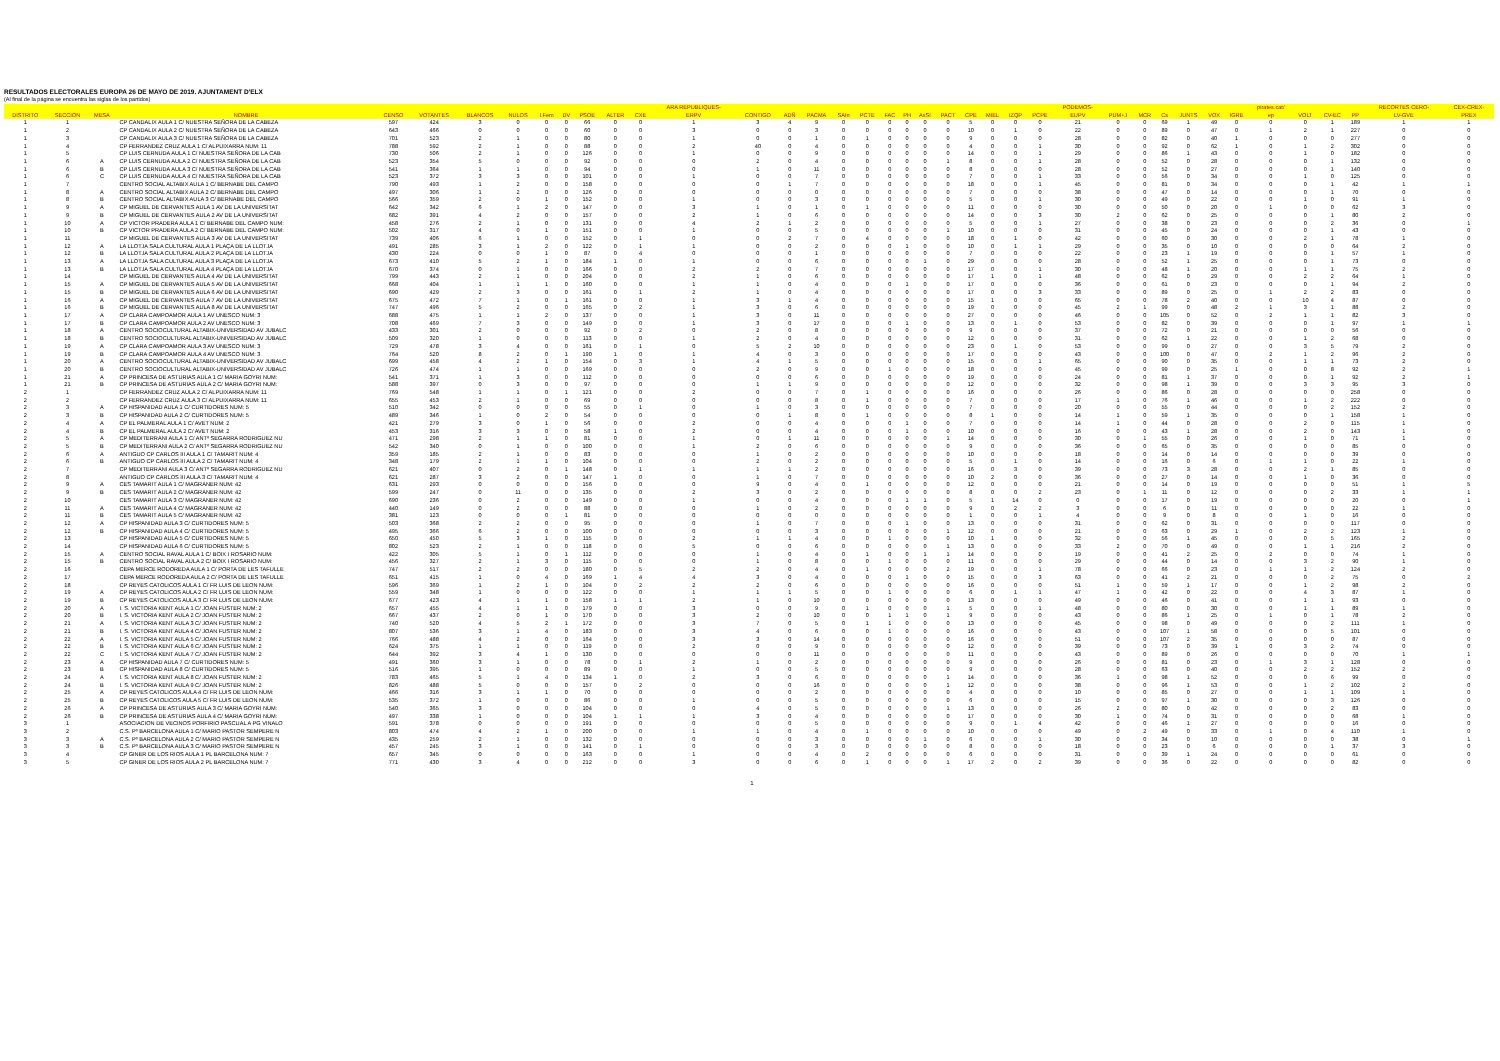RESULTADOS ELECTORALES EUROPA 26 DE MAYO DE 2019. AJUNTAMENT D'ELX
(Al final de la página se encuentra las siglas de los partidos)
| DISTRITO | SECCIÓN | MESA | NOMBRE | CENSO | VOTANTES | BLANCOS | NULOS | I.Fem | DV | PSOE | ALTER | CXE | ARA REPUBLIQUES- ERPV | CONTIGO | ADÑ | PACMA | SAIn | PCTE | FAC | PH | AxSI | PACT | CPE | MIEL | IZQP | PCPE | PODEMOS- EUPV | PUM+J | MCR | Cs | JUNTS | VOX | IGRE | pirates.cat/ ep | VOLT | CV-EC | PP | RECORTES CERO- LV-GVE | CEX-CREX- PREX |
| --- | --- | --- | --- | --- | --- | --- | --- | --- | --- | --- | --- | --- | --- | --- | --- | --- | --- | --- | --- | --- | --- | --- | --- | --- | --- | --- | --- | --- | --- | --- | --- | --- | --- | --- | --- | --- | --- | --- | --- |
| 1 | 1 | | CP CANDALIX AULA 1 C/ NUESTRA SEÑORA DE LA CABEZA | 597 | 424 | 3 | 0 | 0 | 0 | 66 | 0 | 0 | 1 | 3 | 4 | 9 | 0 | 0 | 0 | 0 | 0 | 0 | 5 | 0 | 0 | 0 | 21 | 0 | 0 | 69 | 1 | 49 | 0 | 0 | 0 | 1 | 189 | 1 | 1 |
| 1 | 2 | | CP CANDALIX AULA 2 C/ NUESTRA SEÑORA DE LA CABEZA | 643 | 466 | 0 | 0 | 0 | 0 | 60 | 0 | 0 | 3 | 0 | 0 | 3 | 0 | 0 | 0 | 0 | 0 | 0 | 10 | 0 | 1 | 0 | 22 | 0 | 0 | 89 | 0 | 47 | 0 | 1 | 2 | 1 | 227 | 0 | 0 |
| 1 | 3 | | CP CANDALIX AULA 3 C/ NUESTRA SEÑORA DE LA CABEZA | 701 | 523 | 2 | 1 | 0 | 0 | 80 | 0 | 0 | 1 | 0 | 0 | 1 | 0 | 1 | 0 | 0 | 0 | 0 | 9 | 0 | 0 | 0 | 28 | 0 | 0 | 82 | 0 | 40 | 1 | 0 | 0 | 0 | 277 | 0 | 0 |
| 1 | 4 | | CP FERRANDEZ CRUZ AULA 1 C/ ALPUIXARRA NUM: 11 | 788 | 592 | 2 | 1 | 0 | 0 | 88 | 0 | 0 | 2 | 40 | 0 | 4 | 0 | 0 | 0 | 0 | 0 | 0 | 4 | 0 | 0 | 1 | 30 | 0 | 0 | 92 | 0 | 62 | 1 | 0 | 1 | 2 | 302 | 0 | 0 |
| 1 | 5 | | CP LUIS CERNUDA AULA 1 C/ NUESTRA SEÑORA DE LA CAB | 730 | 506 | 2 | 1 | 0 | 0 | 126 | 0 | 0 | 1 | 0 | 0 | 9 | 0 | 0 | 0 | 0 | 0 | 0 | 14 | 0 | 0 | 1 | 29 | 0 | 0 | 86 | 1 | 43 | 0 | 0 | 1 | 0 | 182 | 0 | 0 |
| 1 | 6 | A | CP LUIS CERNUDA AULA 2 C/ NUESTRA SEÑORA DE LA CAB | 523 | 354 | 5 | 0 | 0 | 0 | 92 | 0 | 0 | 0 | 2 | 0 | 4 | 0 | 0 | 0 | 0 | 0 | 1 | 8 | 0 | 0 | 1 | 28 | 0 | 0 | 52 | 0 | 28 | 0 | 0 | 0 | 1 | 132 | 0 | 0 |
| 1 | 6 | B | CP LUIS CERNUDA AULA 3 C/ NUESTRA SEÑORA DE LA CAB | 541 | 364 | 1 | 1 | 0 | 0 | 94 | 0 | 0 | 0 | 1 | 0 | 11 | 0 | 0 | 0 | 0 | 0 | 0 | 8 | 0 | 0 | 0 | 28 | 0 | 0 | 52 | 0 | 27 | 0 | 0 | 0 | 1 | 140 | 0 | 0 |
| 1 | 6 | C | CP LUIS CERNUDA AULA 4 C/ NUESTRA SEÑORA DE LA CAB | 523 | 372 | 3 | 3 | 0 | 0 | 101 | 0 | 0 | 1 | 0 | 0 | 7 | 0 | 0 | 0 | 0 | 0 | 0 | 7 | 0 | 0 | 1 | 33 | 0 | 0 | 56 | 0 | 34 | 0 | 0 | 1 | 0 | 125 | 0 | 0 |
| 1 | 7 | | CENTRO SOCIAL ALTABIX AULA 1 C/ BERNABE DEL CAMPO | 790 | 493 | 1 | 2 | 0 | 0 | 158 | 0 | 0 | 0 | 0 | 1 | 7 | 0 | 0 | 0 | 0 | 0 | 0 | 18 | 0 | 0 | 1 | 45 | 0 | 0 | 81 | 0 | 34 | 0 | 0 | 0 | 1 | 42 | 1 | 1 |
| 1 | 8 | A | CENTRO SOCIAL ALTABIX AULA 2 C/ BERNABE DEL CAMPO | 497 | 306 | 1 | 2 | 0 | 0 | 126 | 0 | 0 | 0 | 0 | 0 | 0 | 0 | 0 | 0 | 0 | 0 | 0 | 7 | 0 | 0 | 0 | 38 | 0 | 0 | 47 | 0 | 14 | 0 | 0 | 0 | 1 | 70 | 0 | 0 |
| 1 | 8 | B | CENTRO SOCIAL ALTABIX AULA 3 C/ BERNABE DEL CAMPO | 566 | 359 | 2 | 0 | 1 | 0 | 152 | 0 | 0 | 1 | 0 | 0 | 3 | 0 | 0 | 0 | 0 | 0 | 0 | 5 | 0 | 0 | 1 | 30 | 0 | 0 | 49 | 0 | 22 | 0 | 0 | 1 | 0 | 91 | 1 | 0 |
| 1 | 9 | A | CP MIGUEL DE CERVANTES AULA 1 AV DE LA UNIVERSITAT | 642 | 342 | 6 | 1 | 2 | 0 | 147 | 0 | 0 | 3 | 1 | 0 | 1 | 0 | 1 | 0 | 0 | 0 | 0 | 11 | 0 | 0 | 0 | 30 | 0 | 0 | 50 | 0 | 20 | 0 | 1 | 0 | 0 | 62 | 3 | 0 |
| 1 | 9 | B | CP MIGUEL DE CERVANTES AULA 2 AV DE LA UNIVERSITAT | 682 | 391 | 4 | 2 | 0 | 0 | 157 | 0 | 0 | 2 | 1 | 0 | 6 | 0 | 0 | 0 | 0 | 0 | 0 | 14 | 0 | 0 | 3 | 30 | 2 | 0 | 62 | 0 | 25 | 0 | 0 | 0 | 1 | 80 | 2 | 0 |
| 1 | 10 | A | CP VICTOR PRADERA AULA 1 C/ BERNABE DEL CAMPO NUM: | 458 | 276 | 2 | 1 | 0 | 0 | 131 | 0 | 0 | 4 | 2 | 1 | 2 | 0 | 0 | 0 | 0 | 0 | 0 | 5 | 0 | 0 | 1 | 27 | 0 | 0 | 38 | 0 | 23 | 0 | 0 | 0 | 2 | 36 | 0 | 1 |
| 1 | 10 | B | CP VICTOR PRADERA AULA 2 C/ BERNABE DEL CAMPO NUM: | 502 | 317 | 4 | 0 | 1 | 0 | 151 | 0 | 0 | 1 | 0 | 0 | 5 | 0 | 0 | 0 | 0 | 0 | 1 | 10 | 0 | 0 | 0 | 31 | 0 | 0 | 45 | 0 | 24 | 0 | 0 | 0 | 1 | 43 | 0 | 0 |
| 1 | 11 | | CP MIGUEL DE CERVANTES AULA 3 AV DE LA UNIVERSITAT | 739 | 406 | 6 | 1 | 0 | 0 | 152 | 0 | 1 | 0 | 0 | 2 | 7 | 0 | 4 | 0 | 0 | 0 | 0 | 18 | 0 | 1 | 0 | 42 | 0 | 0 | 60 | 0 | 30 | 0 | 0 | 2 | 1 | 78 | 1 | 0 |
| 1 | 12 | A | LA LLOTJA SALA CULTURAL AULA 1 PLAÇA DE LA LLOTJA | 491 | 285 | 3 | 1 | 2 | 0 | 122 | 0 | 1 | 1 | 0 | 0 | 2 | 0 | 0 | 0 | 1 | 0 | 0 | 10 | 0 | 1 | 1 | 29 | 0 | 0 | 35 | 0 | 10 | 0 | 0 | 0 | 0 | 64 | 2 | 0 |
| 1 | 12 | B | LA LLOTJA SALA CULTURAL AULA 2 PLAÇA DE LA LLOTJA | 430 | 224 | 0 | 0 | 1 | 0 | 87 | 0 | 4 | 0 | 0 | 0 | 1 | 0 | 0 | 0 | 0 | 0 | 0 | 7 | 0 | 0 | 0 | 22 | 0 | 0 | 23 | 1 | 19 | 0 | 0 | 0 | 1 | 57 | 1 | 0 |
| 1 | 13 | A | LA LLOTJA SALA CULTURAL AULA 3 PLAÇA DE LA LLOTJA | 673 | 410 | 5 | 2 | 1 | 0 | 184 | 1 | 0 | 1 | 0 | 0 | 6 | 0 | 0 | 0 | 0 | 1 | 0 | 29 | 0 | 0 | 0 | 28 | 0 | 0 | 52 | 1 | 25 | 0 | 0 | 0 | 1 | 73 | 0 | 0 |
| 1 | 13 | B | LA LLOTJA SALA CULTURAL AULA 4 PLAÇA DE LA LLOTJA | 670 | 374 | 0 | 1 | 0 | 0 | 166 | 0 | 0 | 2 | 2 | 0 | 7 | 0 | 0 | 0 | 0 | 0 | 0 | 17 | 0 | 0 | 1 | 30 | 0 | 0 | 48 | 1 | 20 | 0 | 0 | 1 | 1 | 75 | 2 | 0 |
| 1 | 14 | | CP MIGUEL DE CERVANTES AULA 4 AV DE LA UNIVERSITAT | 799 | 443 | 2 | 1 | 0 | 0 | 204 | 0 | 0 | 2 | 1 | 0 | 6 | 0 | 0 | 0 | 0 | 0 | 0 | 17 | 1 | 0 | 1 | 48 | 0 | 0 | 62 | 0 | 29 | 0 | 0 | 2 | 2 | 64 | 1 | 0 |
| 1 | 15 | A | CP MIGUEL DE CERVANTES AULA 5 AV DE LA UNIVERSITAT | 668 | 404 | 1 | 1 | 1 | 0 | 160 | 0 | 0 | 1 | 1 | 0 | 4 | 0 | 0 | 0 | 1 | 0 | 0 | 17 | 0 | 0 | 0 | 36 | 0 | 0 | 61 | 0 | 23 | 0 | 0 | 0 | 1 | 94 | 2 | 0 |
| 1 | 15 | B | CP MIGUEL DE CERVANTES AULA 6 AV DE LA UNIVERSITAT | 690 | 429 | 2 | 3 | 0 | 0 | 161 | 0 | 1 | 2 | 1 | 0 | 4 | 0 | 0 | 0 | 0 | 0 | 0 | 17 | 0 | 0 | 3 | 33 | 0 | 0 | 89 | 0 | 25 | 0 | 1 | 2 | 2 | 83 | 0 | 0 |
| 1 | 16 | A | CP MIGUEL DE CERVANTES AULA 7 AV DE LA UNIVERSITAT | 675 | 472 | 7 | 1 | 0 | 1 | 161 | 0 | 0 | 1 | 3 | 1 | 4 | 0 | 0 | 0 | 0 | 0 | 0 | 15 | 1 | 0 | 0 | 65 | 0 | 0 | 78 | 2 | 40 | 0 | 0 | 10 | 4 | 87 | 0 | 0 |
| 1 | 16 | B | CP MIGUEL DE CERVANTES AULA 8 AV DE LA UNIVERSITAT | 747 | 496 | 5 | 2 | 0 | 0 | 165 | 0 | 2 | 1 | 3 | 0 | 6 | 0 | 0 | 0 | 0 | 0 | 0 | 19 | 0 | 0 | 0 | 45 | 2 | 1 | 99 | 0 | 48 | 2 | 1 | 3 | 1 | 88 | 2 | 0 |
| 1 | 17 | A | CP CLARA CAMPOAMOR AULA 1 AV UNESCO NUM: 3 | 688 | 475 | 1 | 1 | 2 | 0 | 137 | 0 | 0 | 1 | 3 | 0 | 11 | 0 | 0 | 0 | 0 | 0 | 0 | 27 | 0 | 0 | 0 | 46 | 0 | 0 | 105 | 0 | 52 | 0 | 2 | 1 | 1 | 82 | 3 | 0 |
| 1 | 17 | B | CP CLARA CAMPOAMOR AULA 2 AV UNESCO NUM: 3 | 708 | 469 | 7 | 3 | 0 | 0 | 149 | 0 | 0 | 1 | 3 | 0 | 17 | 0 | 0 | 0 | 1 | 0 | 0 | 13 | 0 | 1 | 0 | 53 | 0 | 0 | 82 | 0 | 39 | 0 | 0 | 0 | 1 | 97 | 1 | 1 |
| 1 | 18 | A | CENTRO SOCIOCULTURAL ALTABIX-UNIVERSIDAD AV JUBALC | 433 | 301 | 2 | 0 | 0 | 0 | 92 | 0 | 2 | 0 | 2 | 0 | 8 | 0 | 0 | 0 | 0 | 0 | 0 | 9 | 0 | 0 | 0 | 37 | 0 | 0 | 72 | 0 | 21 | 0 | 0 | 0 | 0 | 56 | 0 | 0 |
| 1 | 18 | B | CENTRO SOCIOCULTURAL ALTABIX-UNIVERSIDAD AV JUBALC | 509 | 320 | 1 | 0 | 0 | 0 | 113 | 0 | 0 | 1 | 2 | 0 | 4 | 0 | 0 | 0 | 0 | 0 | 0 | 12 | 0 | 0 | 0 | 31 | 0 | 0 | 62 | 1 | 22 | 0 | 0 | 1 | 2 | 68 | 0 | 0 |
| 1 | 19 | A | CP CLARA CAMPOAMOR AULA 3 AV UNESCO NUM: 3 | 729 | 478 | 3 | 4 | 0 | 0 | 161 | 0 | 1 | 0 | 5 | 2 | 10 | 0 | 0 | 0 | 0 | 0 | 0 | 23 | 0 | 1 | 0 | 53 | 0 | 0 | 99 | 0 | 27 | 0 | 0 | 3 | 5 | 79 | 2 | 0 |
| 1 | 19 | B | CP CLARA CAMPOAMOR AULA 4 AV UNESCO NUM: 3 | 764 | 520 | 8 | 2 | 0 | 1 | 190 | 1 | 0 | 1 | 4 | 0 | 3 | 0 | 0 | 0 | 0 | 0 | 0 | 17 | 0 | 0 | 0 | 43 | 0 | 0 | 100 | 0 | 47 | 0 | 2 | 1 | 2 | 96 | 2 | 0 |
| 1 | 20 | A | CENTRO SOCIOCULTURAL ALTABIX-UNIVERSIDAD AV JUBALC | 699 | 458 | 4 | 2 | 1 | 0 | 154 | 0 | 3 | 1 | 4 | 1 | 5 | 0 | 0 | 0 | 0 | 0 | 0 | 15 | 0 | 0 | 1 | 65 | 0 | 0 | 90 | 0 | 35 | 0 | 0 | 1 | 1 | 73 | 2 | 0 |
| 1 | 20 | B | CENTRO SOCIOCULTURAL ALTABIX-UNIVERSIDAD AV JUBALC | 726 | 474 | 1 | 1 | 0 | 0 | 169 | 0 | 0 | 0 | 2 | 0 | 9 | 0 | 0 | 1 | 0 | 0 | 0 | 18 | 0 | 0 | 0 | 45 | 0 | 0 | 99 | 0 | 25 | 1 | 0 | 0 | 8 | 92 | 2 | 1 |
| 1 | 21 | A | CP PRINCESA DE ASTURIAS AULA 1 C/ MARIA GOYRI NUM: | 541 | 371 | 1 | 3 | 0 | 0 | 112 | 0 | 0 | 0 | 0 | 0 | 6 | 0 | 0 | 0 | 0 | 0 | 0 | 19 | 0 | 0 | 0 | 24 | 0 | 0 | 81 | 1 | 37 | 0 | 0 | 0 | 1 | 92 | 2 | 1 |
| 1 | 21 | B | CP PRINCESA DE ASTURIAS AULA 2 C/ MARIA GOYRI NUM: | 588 | 397 | 0 | 3 | 0 | 0 | 97 | 0 | 0 | 0 | 1 | 1 | 9 | 0 | 0 | 0 | 0 | 0 | 0 | 12 | 0 | 0 | 0 | 32 | 0 | 0 | 98 | 1 | 39 | 0 | 0 | 3 | 3 | 95 | 3 | 0 |
| 2 | 1 | | CP FERRANDEZ CRUZ AULA 2 C/ ALPUIXARRA NUM: 11 | 769 | 548 | 1 | 1 | 0 | 1 | 121 | 0 | 0 | 2 | 0 | 0 | 7 | 0 | 1 | 0 | 0 | 0 | 0 | 16 | 0 | 0 | 0 | 26 | 0 | 0 | 86 | 0 | 28 | 0 | 0 | 0 | 0 | 258 | 0 | 0 |
| 2 | 2 | | CP FERRANDEZ CRUZ AULA 3 C/ ALPUIXARRA NUM: 11 | 655 | 453 | 2 | 1 | 0 | 0 | 69 | 0 | 0 | 0 | 0 | 0 | 8 | 0 | 1 | 0 | 0 | 0 | 0 | 7 | 0 | 0 | 0 | 17 | 1 | 0 | 76 | 1 | 46 | 0 | 0 | 1 | 2 | 222 | 0 | 0 |
| 2 | 3 | A | CP HISPANIDAD AULA 1 C/ CURTIDORES NUM: 5 | 510 | 342 | 0 | 0 | 0 | 0 | 55 | 0 | 1 | 0 | 1 | 0 | 3 | 0 | 0 | 0 | 0 | 0 | 0 | 7 | 0 | 0 | 0 | 20 | 0 | 0 | 55 | 0 | 44 | 0 | 0 | 0 | 2 | 152 | 2 | 0 |
| 2 | 3 | B | CP HISPANIDAD AULA 2 C/ CURTIDORES NUM: 5 | 489 | 346 | 1 | 0 | 2 | 0 | 54 | 0 | 0 | 0 | 0 | 1 | 8 | 0 | 1 | 0 | 0 | 0 | 0 | 8 | 1 | 0 | 0 | 14 | 1 | 0 | 59 | 1 | 35 | 0 | 0 | 0 | 1 | 158 | 1 | 0 |
| 2 | 4 | A | CP EL PALMERAL AULA 1 C/ AVET NUM: 2 | 421 | 279 | 3 | 0 | 1 | 0 | 56 | 0 | 0 | 2 | 0 | 0 | 4 | 0 | 0 | 0 | 1 | 0 | 0 | 7 | 0 | 0 | 0 | 14 | 1 | 0 | 44 | 0 | 28 | 0 | 0 | 2 | 0 | 115 | 1 | 0 |
| 2 | 4 | B | CP EL PALMERAL AULA 2 C/ AVET NUM: 2 | 453 | 316 | 3 | 3 | 0 | 0 | 58 | 1 | 0 | 2 | 0 | 0 | 4 | 0 | 0 | 0 | 1 | 0 | 0 | 10 | 0 | 0 | 0 | 16 | 0 | 0 | 43 | 1 | 28 | 0 | 0 | 2 | 0 | 143 | 1 | 0 |
| 2 | 5 | A | CP MEDITERRANI AULA 1 C/ ANTº SEGARRA RODRIGUEZ NU | 471 | 298 | 2 | 1 | 1 | 0 | 81 | 0 | 0 | 1 | 0 | 1 | 11 | 0 | 0 | 0 | 0 | 0 | 1 | 14 | 0 | 0 | 0 | 30 | 0 | 1 | 55 | 0 | 26 | 0 | 0 | 1 | 0 | 71 | 1 | 0 |
| 2 | 5 | B | CP MEDITERRANI AULA 2 C/ ANTº SEGARRA RODRIGUEZ NU | 542 | 340 | 0 | 1 | 0 | 0 | 100 | 0 | 0 | 1 | 2 | 0 | 6 | 0 | 0 | 0 | 0 | 0 | 0 | 9 | 0 | 0 | 0 | 36 | 0 | 0 | 65 | 0 | 35 | 0 | 0 | 0 | 0 | 85 | 0 | 0 |
| 2 | 6 | A | ANTIGUO CP CARLOS III AULA 1 C/ TAMARIT NUM: 4 | 359 | 185 | 2 | 1 | 0 | 0 | 83 | 0 | 0 | 0 | 1 | 0 | 2 | 0 | 0 | 0 | 0 | 0 | 0 | 10 | 0 | 0 | 0 | 18 | 0 | 0 | 14 | 0 | 14 | 0 | 0 | 0 | 0 | 39 | 0 | 0 |
| 2 | 6 | B | ANTIGUO CP CARLOS III AULA 2 C/ TAMARIT NUM: 4 | 348 | 179 | 2 | 1 | 1 | 0 | 104 | 0 | 0 | 0 | 2 | 0 | 2 | 0 | 0 | 0 | 0 | 0 | 0 | 5 | 0 | 1 | 0 | 14 | 0 | 0 | 16 | 0 | 6 | 0 | 1 | 1 | 0 | 22 | 1 | 0 |
| 2 | 7 | | CP MEDITERRANI AULA 3 C/ ANTº SEGARRA RODRIGUEZ NU | 621 | 407 | 0 | 2 | 0 | 1 | 148 | 0 | 1 | 1 | 1 | 1 | 2 | 0 | 0 | 0 | 0 | 0 | 0 | 16 | 0 | 3 | 0 | 39 | 0 | 0 | 73 | 3 | 28 | 0 | 0 | 2 | 1 | 85 | 0 | 0 |
| 2 | 8 | | ANTIGUO CP CARLOS III AULA 3 C/ TAMARIT NUM: 4 | 621 | 287 | 3 | 2 | 0 | 0 | 147 | 1 | 0 | 0 | 1 | 0 | 7 | 0 | 0 | 0 | 0 | 0 | 0 | 10 | 2 | 0 | 0 | 36 | 0 | 0 | 27 | 0 | 14 | 0 | 0 | 1 | 0 | 36 | 0 | 0 |
| 2 | 9 | A | CES TAMARIT AULA 1 C/ MAGRANER NUM: 42 | 631 | 293 | 0 | 0 | 0 | 0 | 156 | 0 | 0 | 0 | 9 | 0 | 4 | 0 | 1 | 0 | 0 | 0 | 0 | 12 | 0 | 0 | 0 | 21 | 0 | 0 | 14 | 0 | 19 | 0 | 0 | 0 | 0 | 51 | 1 | 5 |
| 2 | 9 | B | CES TAMARIT AULA 2 C/ MAGRANER NUM: 42 | 599 | 247 | 0 | 11 | 0 | 0 | 135 | 0 | 0 | 2 | 3 | 0 | 2 | 0 | 0 | 0 | 0 | 0 | 0 | 8 | 0 | 0 | 2 | 23 | 0 | 1 | 11 | 0 | 12 | 0 | 0 | 0 | 2 | 33 | 1 | 1 |
| 2 | 10 | | CES TAMARIT AULA 3 C/ MAGRANER NUM: 42 | 690 | 236 | 0 | 2 | 0 | 0 | 149 | 0 | 0 | 1 | 0 | 0 | 4 | 0 | 0 | 0 | 1 | 1 | 0 | 5 | 1 | 14 | 0 | 0 | 0 | 0 | 17 | 0 | 19 | 0 | 0 | 0 | 0 | 20 | 0 | 1 |
| 2 | 11 | A | CES TAMARIT AULA 4 C/ MAGRANER NUM: 42 | 440 | 149 | 0 | 2 | 0 | 0 | 88 | 0 | 0 | 0 | 1 | 0 | 2 | 0 | 0 | 0 | 0 | 0 | 0 | 9 | 0 | 2 | 2 | 3 | 0 | 0 | 6 | 0 | 11 | 0 | 0 | 0 | 0 | 22 | 1 | 0 |
| 2 | 11 | B | CES TAMARIT AULA 5 C/ MAGRANER NUM: 42 | 381 | 123 | 0 | 0 | 0 | 1 | 81 | 0 | 0 | 0 | 0 | 0 | 0 | 0 | 0 | 0 | 0 | 0 | 0 | 1 | 0 | 0 | 1 | 4 | 0 | 0 | 9 | 0 | 8 | 0 | 0 | 1 | 0 | 16 | 0 | 0 |
| 2 | 12 | A | CP HISPANIDAD AULA 3 C/ CURTIDORES NUM: 5 | 503 | 368 | 2 | 2 | 0 | 0 | 95 | 0 | 0 | 0 | 1 | 0 | 7 | 0 | 0 | 0 | 1 | 0 | 0 | 13 | 0 | 0 | 0 | 31 | 0 | 0 | 62 | 0 | 31 | 0 | 0 | 0 | 0 | 117 | 0 | 0 |
| 2 | 12 | B | CP HISPANIDAD AULA 4 C/ CURTIDORES NUM: 5 | 495 | 366 | 6 | 2 | 0 | 0 | 100 | 0 | 0 | 0 | 0 | 0 | 3 | 0 | 0 | 0 | 0 | 0 | 1 | 12 | 0 | 0 | 0 | 21 | 0 | 0 | 63 | 0 | 29 | 1 | 0 | 2 | 2 | 123 | 1 | 0 |
| 2 | 13 | | CP HISPANIDAD AULA 5 C/ CURTIDORES NUM: 5 | 650 | 450 | 5 | 3 | 1 | 0 | 115 | 0 | 0 | 2 | 1 | 1 | 4 | 0 | 0 | 1 | 0 | 0 | 0 | 10 | 1 | 0 | 0 | 32 | 0 | 0 | 56 | 1 | 45 | 0 | 0 | 0 | 5 | 165 | 2 | 0 |
| 2 | 14 | | CP HISPANIDAD AULA 6 C/ CURTIDORES NUM: 5 | 802 | 523 | 2 | 1 | 0 | 0 | 118 | 0 | 0 | 5 | 0 | 0 | 6 | 0 | 0 | 0 | 0 | 0 | 1 | 13 | 0 | 0 | 0 | 33 | 2 | 0 | 70 | 0 | 49 | 0 | 0 | 1 | 1 | 216 | 2 | 0 |
| 2 | 15 | A | CENTRO SOCIAL RAVAL AULA 1 C/ BOIX I ROSARIO NUM: | 422 | 305 | 5 | 1 | 0 | 1 | 112 | 0 | 0 | 0 | 1 | 0 | 4 | 0 | 1 | 0 | 0 | 1 | 1 | 14 | 0 | 0 | 0 | 19 | 0 | 0 | 41 | 2 | 25 | 0 | 2 | 0 | 0 | 74 | 1 | 0 |
| 2 | 15 | B | CENTRO SOCIAL RAVAL AULA 2 C/ BOIX I ROSARIO NUM: | 456 | 327 | 2 | 1 | 3 | 0 | 115 | 0 | 0 | 0 | 1 | 0 | 8 | 0 | 0 | 1 | 0 | 0 | 0 | 11 | 0 | 0 | 0 | 29 | 0 | 0 | 44 | 0 | 14 | 0 | 0 | 3 | 2 | 90 | 1 | 0 |
| 2 | 16 | | CEPA MERCE RODOREDA AULA 1 C/ PORTA DE LES TAFULLE | 747 | 517 | 2 | 2 | 0 | 0 | 180 | 0 | 5 | 2 | 2 | 0 | 4 | 0 | 1 | 0 | 0 | 0 | 2 | 19 | 0 | 0 | 1 | 78 | 0 | 0 | 66 | 0 | 23 | 0 | 1 | 1 | 2 | 124 | 2 | 0 |
| 2 | 17 | | CEPA MERCE RODOREDA AULA 2 C/ PORTA DE LES TAFULLE | 651 | 415 | 1 | 0 | 4 | 0 | 169 | 1 | 4 | 4 | 3 | 0 | 4 | 0 | 0 | 0 | 1 | 0 | 0 | 15 | 0 | 0 | 3 | 63 | 0 | 0 | 41 | 2 | 21 | 0 | 0 | 0 | 2 | 75 | 0 | 2 |
| 2 | 18 | | CP REYES CATOLICOS AULA 1 C/ FR LUIS DE LEON NUM: | 596 | 369 | 1 | 2 | 1 | 0 | 104 | 0 | 2 | 2 | 2 | 0 | 6 | 0 | 0 | 0 | 0 | 0 | 0 | 16 | 0 | 0 | 0 | 51 | 1 | 0 | 59 | 1 | 17 | 0 | 0 | 1 | 2 | 98 | 2 | 0 |
| 2 | 19 | A | CP REYES CATOLICOS AULA 2 C/ FR LUIS DE LEON NUM: | 559 | 348 | 1 | 0 | 0 | 0 | 122 | 0 | 0 | 1 | 1 | 1 | 5 | 0 | 0 | 1 | 0 | 0 | 0 | 6 | 0 | 1 | 1 | 47 | 1 | 0 | 42 | 0 | 22 | 0 | 0 | 4 | 3 | 87 | 1 | 0 |
| 2 | 19 | B | CP REYES CATOLICOS AULA 3 C/ FR LUIS DE LEON NUM: | 677 | 423 | 4 | 1 | 1 | 0 | 158 | 1 | 1 | 2 | 1 | 0 | 10 | 0 | 0 | 0 | 0 | 0 | 0 | 13 | 0 | 0 | 0 | 49 | 0 | 0 | 46 | 0 | 41 | 0 | 0 | 1 | 1 | 93 | 0 | 0 |
| 2 | 20 | A | I. S. VICTORIA KENT AULA 1 C/ JOAN FUSTER NUM: 2 | 657 | 455 | 4 | 1 | 1 | 0 | 179 | 0 | 0 | 3 | 0 | 0 | 9 | 0 | 1 | 0 | 0 | 0 | 1 | 5 | 0 | 0 | 1 | 48 | 0 | 0 | 80 | 0 | 30 | 0 | 0 | 1 | 1 | 89 | 1 | 0 |
| 2 | 20 | B | I. S. VICTORIA KENT AULA 2 C/ JOAN FUSTER NUM: 2 | 667 | 437 | 2 | 0 | 1 | 0 | 170 | 0 | 0 | 3 | 2 | 0 | 10 | 0 | 0 | 1 | 1 | 0 | 1 | 9 | 0 | 0 | 0 | 43 | 0 | 0 | 86 | 1 | 25 | 0 | 1 | 0 | 1 | 78 | 2 | 0 |
| 2 | 21 | A | I. S. VICTORIA KENT AULA 3 C/ JOAN FUSTER NUM: 2 | 740 | 520 | 4 | 5 | 2 | 1 | 172 | 0 | 0 | 3 | 7 | 0 | 5 | 0 | 1 | 1 | 0 | 0 | 0 | 13 | 0 | 0 | 0 | 45 | 0 | 0 | 98 | 0 | 49 | 0 | 0 | 0 | 2 | 111 | 1 | 0 |
| 2 | 21 | B | I. S. VICTORIA KENT AULA 4 C/ JOAN FUSTER NUM: 2 | 807 | 536 | 3 | 1 | 4 | 0 | 183 | 0 | 0 | 3 | 4 | 0 | 6 | 0 | 0 | 1 | 0 | 0 | 0 | 16 | 0 | 0 | 0 | 43 | 0 | 0 | 107 | 1 | 58 | 0 | 0 | 0 | 5 | 101 | 0 | 0 |
| 2 | 22 | A | I. S. VICTORIA KENT AULA 5 C/ JOAN FUSTER NUM: 2 | 766 | 488 | 4 | 2 | 0 | 0 | 164 | 0 | 0 | 3 | 3 | 0 | 14 | 0 | 0 | 0 | 0 | 0 | 0 | 16 | 0 | 0 | 0 | 51 | 0 | 0 | 107 | 2 | 35 | 0 | 0 | 0 | 0 | 87 | 0 | 0 |
| 2 | 22 | B | I. S. VICTORIA KENT AULA 6 C/ JOAN FUSTER NUM: 2 | 624 | 375 | 1 | 1 | 0 | 0 | 119 | 0 | 0 | 2 | 0 | 0 | 9 | 0 | 0 | 0 | 0 | 0 | 0 | 12 | 0 | 0 | 0 | 39 | 0 | 0 | 73 | 0 | 39 | 1 | 0 | 3 | 2 | 74 | 0 | 0 |
| 2 | 22 | C | I. S. VICTORIA KENT AULA 7 C/ JOAN FUSTER NUM: 2 | 644 | 392 | 3 | 4 | 1 | 0 | 130 | 0 | 0 | 0 | 0 | 0 | 11 | 0 | 0 | 0 | 0 | 0 | 0 | 11 | 0 | 0 | 0 | 43 | 0 | 0 | 89 | 0 | 26 | 0 | 0 | 0 | 0 | 70 | 1 | 1 |
| 2 | 23 | A | CP HISPANIDAD AULA 7 C/ CURTIDORES NUM: 5 | 491 | 360 | 3 | 1 | 0 | 0 | 78 | 0 | 1 | 2 | 1 | 0 | 2 | 0 | 0 | 0 | 0 | 0 | 0 | 9 | 0 | 0 | 0 | 26 | 0 | 0 | 81 | 0 | 23 | 0 | 1 | 3 | 1 | 128 | 0 | 0 |
| 2 | 23 | B | CP HISPANIDAD AULA 8 C/ CURTIDORES NUM: 5 | 516 | 395 | 1 | 0 | 0 | 0 | 89 | 0 | 0 | 1 | 0 | 0 | 5 | 0 | 0 | 0 | 0 | 0 | 0 | 9 | 0 | 0 | 0 | 28 | 0 | 0 | 63 | 0 | 40 | 0 | 0 | 2 | 2 | 152 | 2 | 0 |
| 2 | 24 | A | I. S. VICTORIA KENT AULA 8 C/ JOAN FUSTER NUM: 2 | 783 | 465 | 5 | 1 | 4 | 0 | 134 | 1 | 0 | 2 | 3 | 0 | 6 | 0 | 0 | 0 | 0 | 0 | 1 | 14 | 0 | 0 | 0 | 36 | 1 | 0 | 98 | 1 | 52 | 0 | 0 | 0 | 6 | 99 | 0 | 0 |
| 2 | 24 | B | I. S. VICTORIA KENT AULA 9 C/ JOAN FUSTER NUM: 2 | 826 | 488 | 5 | 0 | 0 | 0 | 157 | 0 | 2 | 0 | 0 | 0 | 16 | 0 | 0 | 0 | 0 | 0 | 1 | 12 | 0 | 0 | 0 | 38 | 0 | 0 | 96 | 1 | 53 | 0 | 0 | 1 | 2 | 102 | 2 | 0 |
| 2 | 25 | A | CP REYES CATOLICOS AULA 4 C/ FR LUIS DE LEON NUM: | 466 | 316 | 3 | 1 | 1 | 0 | 70 | 0 | 0 | 0 | 0 | 0 | 2 | 0 | 0 | 0 | 0 | 0 | 0 | 4 | 0 | 0 | 0 | 10 | 0 | 0 | 85 | 0 | 27 | 0 | 0 | 1 | 1 | 109 | 1 | 0 |
| 2 | 25 | B | CP REYES CATOLICOS AULA 5 C/ FR LUIS DE LEON NUM: | 535 | 372 | 1 | 0 | 0 | 0 | 86 | 0 | 0 | 1 | 0 | 0 | 5 | 0 | 0 | 0 | 0 | 0 | 0 | 6 | 0 | 0 | 0 | 15 | 0 | 0 | 97 | 1 | 30 | 0 | 0 | 0 | 3 | 126 | 0 | 0 |
| 2 | 26 | A | CP PRINCESA DE ASTURIAS AULA 3 C/ MARIA GOYRI NUM: | 540 | 365 | 3 | 0 | 0 | 0 | 104 | 0 | 0 | 0 | 4 | 0 | 5 | 0 | 0 | 0 | 0 | 0 | 1 | 13 | 0 | 0 | 0 | 26 | 2 | 0 | 80 | 0 | 42 | 0 | 0 | 0 | 2 | 83 | 0 | 0 |
| 2 | 26 | B | CP PRINCESA DE ASTURIAS AULA 4 C/ MARIA GOYRI NUM: | 497 | 338 | 1 | 0 | 0 | 0 | 104 | 1 | 1 | 1 | 3 | 0 | 4 | 0 | 0 | 0 | 0 | 0 | 0 | 17 | 0 | 0 | 0 | 30 | 1 | 0 | 74 | 0 | 31 | 0 | 0 | 0 | 0 | 68 | 1 | 0 |
| 3 | 1 | | ASOCIACION DE VECINOS PORFIRIO PASCUAL A PG VINALO | 591 | 378 | 0 | 0 | 0 | 0 | 191 | 0 | 0 | 0 | 0 | 0 | 5 | 0 | 0 | 0 | 0 | 0 | 0 | 9 | 0 | 1 | 4 | 42 | 0 | 0 | 46 | 1 | 27 | 0 | 0 | 0 | 0 | 16 | 0 | 0 |
| 3 | 2 | | C.S. Pº BARCELONA AULA 1 C/ MARIO PASTOR SEMPERE N | 803 | 474 | 4 | 2 | 1 | 0 | 200 | 0 | 0 | 1 | 1 | 0 | 4 | 0 | 1 | 0 | 0 | 0 | 0 | 10 | 0 | 0 | 0 | 49 | 0 | 2 | 49 | 0 | 33 | 0 | 1 | 0 | 4 | 110 | 1 | 0 |
| 3 | 3 | A | C.S. Pº BARCELONA AULA 2 C/ MARIO PASTOR SEMPERE N | 435 | 259 | 2 | 1 | 0 | 0 | 132 | 0 | 0 | 0 | 0 | 0 | 3 | 0 | 0 | 0 | 0 | 1 | 0 | 6 | 0 | 0 | 1 | 30 | 0 | 0 | 34 | 0 | 10 | 0 | 0 | 0 | 0 | 38 | 0 | 1 |
| 3 | 3 | B | C.S. Pº BARCELONA AULA 3 C/ MARIO PASTOR SEMPERE N | 457 | 245 | 3 | 1 | 0 | 0 | 141 | 0 | 1 | 0 | 0 | 0 | 3 | 0 | 0 | 0 | 0 | 0 | 0 | 8 | 0 | 0 | 0 | 18 | 0 | 0 | 23 | 0 | 6 | 0 | 0 | 0 | 1 | 37 | 3 | 0 |
| 3 | 4 | | CP GINER DE LOS RIOS AULA 1 PL BARCELONA NUM: 7 | 657 | 345 | 0 | 0 | 0 | 0 | 163 | 0 | 0 | 1 | 0 | 0 | 4 | 0 | 2 | 0 | 0 | 0 | 0 | 6 | 0 | 0 | 0 | 31 | 0 | 0 | 39 | 1 | 24 | 0 | 0 | 0 | 0 | 61 | 0 | 0 |
| 3 | 5 | | CP GINER DE LOS RIOS AULA 2 PL BARCELONA NUM: 7 | 771 | 430 | 3 | 4 | 0 | 0 | 212 | 0 | 0 | 3 | 0 | 0 | 6 | 0 | 1 | 0 | 0 | 0 | 1 | 17 | 2 | 0 | 2 | 39 | 0 | 0 | 36 | 0 | 22 | 0 | 0 | 0 | 0 | 82 | 0 | 0 |
1